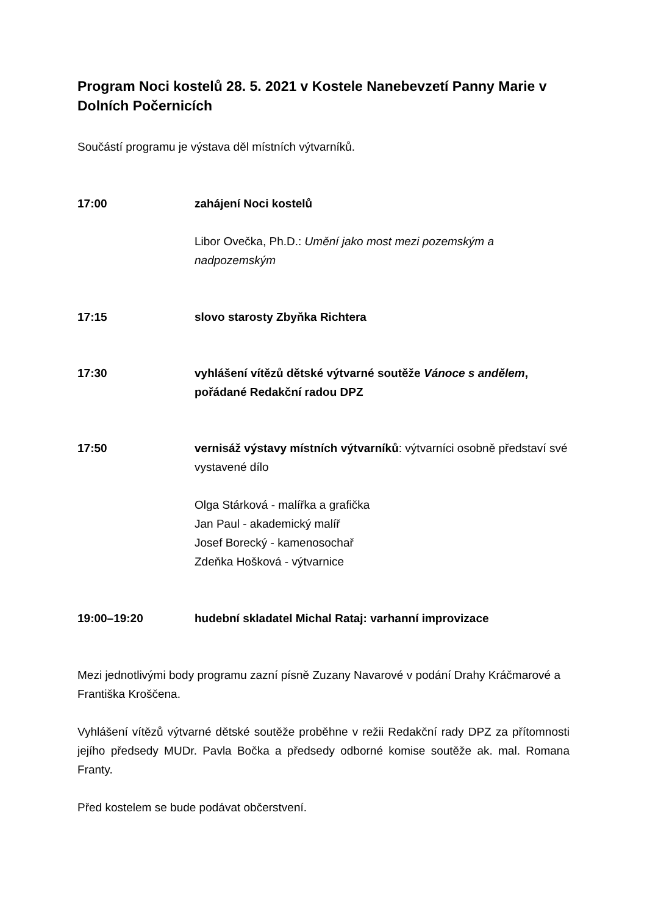Program Noci kostelů 28. 5. 2021 v Kostele Nanebevzetí Panny Marie v Dolních Počernicích
Součástí programu je výstava děl místních výtvarníků.
17:00 zahájení Noci kostelů
Libor Ovečka, Ph.D.: Umění jako most mezi pozemským a nadpozemským
17:15 slovo starosty Zbyňka Richtera
17:30 vyhlášení vítězů dětské výtvarné soutěže Vánoce s andělem, pořádané Redakční radou DPZ
17:50 vernisáž výstavy místních výtvarníků: výtvarníci osobně představí své vystavené dílo
Olga Stárková - malířka a grafička
Jan Paul - akademický malíř
Josef Borecký - kamenosochař
Zdeňka Hošková - výtvarnice
19:00–19:20 hudební skladatel Michal Rataj: varhanní improvizace
Mezi jednotlivými body programu zazní písně Zuzany Navarové v podání Drahy Kráčmarové a Františka Kroščena.
Vyhlášení vítězů výtvarné dětské soutěže proběhne v režii Redakční rady DPZ za přítomnosti jejího předsedy MUDr. Pavla Bočka a předsedy odborné komise soutěže ak. mal. Romana Franty.
Před kostelem se bude podávat občerstvení.